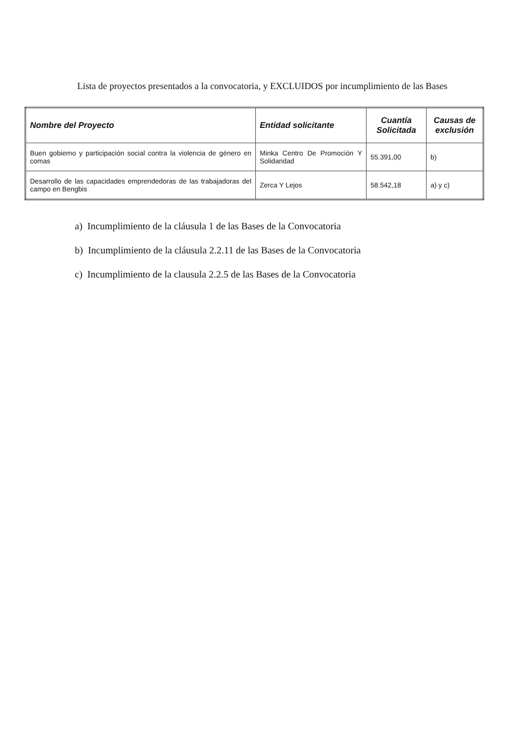Lista de proyectos presentados a la convocatoria, y EXCLUIDOS por incumplimiento de las Bases
| Nombre del Proyecto | Entidad solicitante | Cuantía Solicitada | Causas de exclusión |
| --- | --- | --- | --- |
| Buen gobierno y participación social contra la violencia de género en comas | Minka Centro De Promoción Y Solidaridad | 55.391,00 | b) |
| Desarrollo de las capacidades emprendedoras de las trabajadoras del campo en Bengbis | Zerca Y Lejos | 58.542,18 | a) y c) |
a) Incumplimiento de la cláusula 1 de las Bases de la Convocatoria
b) Incumplimiento de la cláusula 2.2.11 de las Bases de la Convocatoria
c) Incumplimiento de la clausula 2.2.5 de las Bases de la Convocatoria